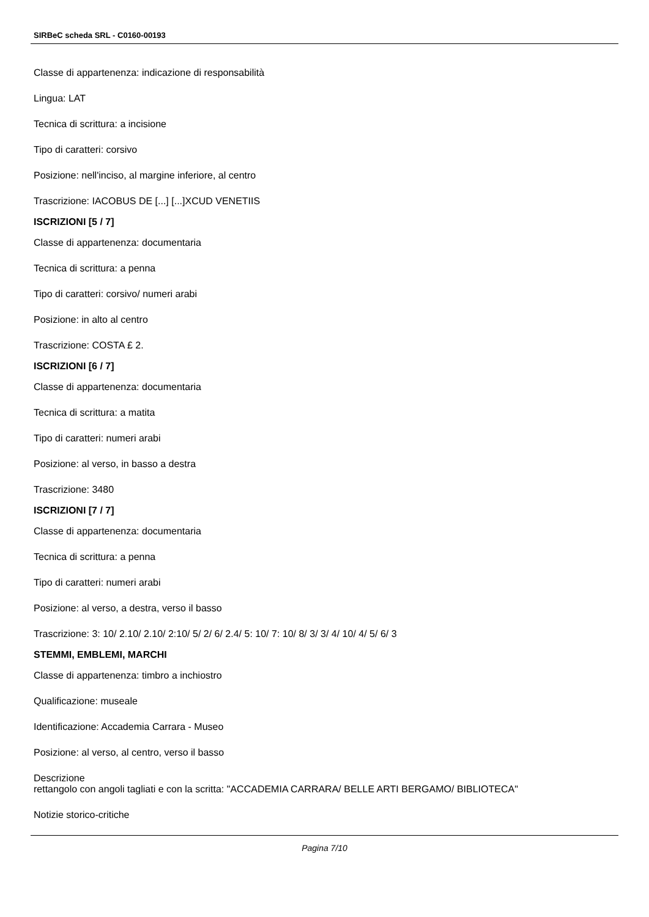SIRBeC scheda SRL - C0160-00193
Classe di appartenenza: indicazione di responsabilità
Lingua: LAT
Tecnica di scrittura: a incisione
Tipo di caratteri: corsivo
Posizione: nell'inciso, al margine inferiore, al centro
Trascrizione: IACOBUS DE [...] [...]XCUD VENETIIS
ISCRIZIONI [5 / 7]
Classe di appartenenza: documentaria
Tecnica di scrittura: a penna
Tipo di caratteri: corsivo/ numeri arabi
Posizione: in alto al centro
Trascrizione: COSTA £ 2.
ISCRIZIONI [6 / 7]
Classe di appartenenza: documentaria
Tecnica di scrittura: a matita
Tipo di caratteri: numeri arabi
Posizione: al verso, in basso a destra
Trascrizione: 3480
ISCRIZIONI [7 / 7]
Classe di appartenenza: documentaria
Tecnica di scrittura: a penna
Tipo di caratteri: numeri arabi
Posizione: al verso, a destra, verso il basso
Trascrizione: 3: 10/ 2.10/ 2.10/ 2:10/ 5/ 2/ 6/ 2.4/ 5: 10/ 7: 10/ 8/ 3/ 3/ 4/ 10/ 4/ 5/ 6/ 3
STEMMI, EMBLEMI, MARCHI
Classe di appartenenza: timbro a inchiostro
Qualificazione: museale
Identificazione: Accademia Carrara - Museo
Posizione: al verso, al centro, verso il basso
Descrizione
rettangolo con angoli tagliati e con la scritta: "ACCADEMIA CARRARA/ BELLE ARTI BERGAMO/ BIBLIOTECA"
Notizie storico-critiche
Pagina 7/10